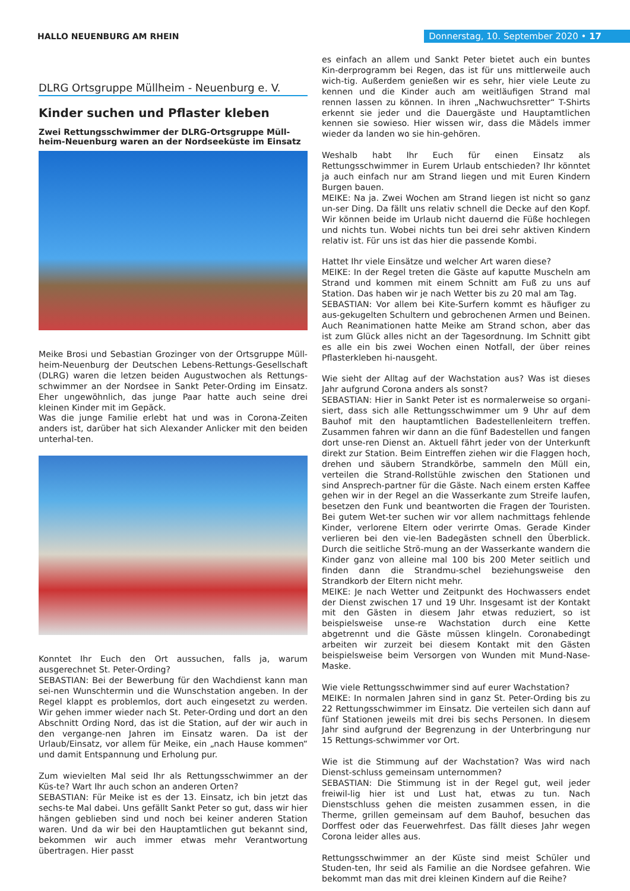HALLO NEUENBURG AM RHEIN
Donnerstag, 10. September 2020 • 17
DLRG Ortsgruppe Müllheim - Neuenburg e. V.
Kinder suchen und Pflaster kleben
Zwei Rettungsschwimmer der DLRG-Ortsgruppe Müll-heim-Neuenburg waren an der Nordseeküste im Einsatz
Meike Brosi und Sebastian Grozinger von der Ortsgruppe Müll-heim-Neuenburg der Deutschen Lebens-Rettungs-Gesellschaft (DLRG) waren die letzen beiden Augustwochen als Rettungs-schwimmer an der Nordsee in Sankt Peter-Ording im Einsatz. Eher ungewöhnlich, das junge Paar hatte auch seine drei kleinen Kinder mit im Gepäck.
Was die junge Familie erlebt hat und was in Corona-Zeiten anders ist, darüber hat sich Alexander Anlicker mit den beiden unterhal-ten.
Konntet Ihr Euch den Ort aussuchen, falls ja, warum ausgerechnet St. Peter-Ording?
SEBASTIAN: Bei der Bewerbung für den Wachdienst kann man sei-nen Wunschtermin und die Wunschstation angeben. In der Regel klappt es problemlos, dort auch eingesetzt zu werden. Wir gehen immer wieder nach St. Peter-Ording und dort an den Abschnitt Ording Nord, das ist die Station, auf der wir auch in den vergange-nen Jahren im Einsatz waren. Da ist der Urlaub/Einsatz, vor allem für Meike, ein „nach Hause kommen“ und damit Entspannung und Erholung pur.
Zum wievielten Mal seid Ihr als Rettungsschwimmer an der Küs-te? Wart Ihr auch schon an anderen Orten?
SEBASTIAN: Für Meike ist es der 13. Einsatz, ich bin jetzt das sechs-te Mal dabei. Uns gefällt Sankt Peter so gut, dass wir hier hängen geblieben sind und noch bei keiner anderen Station waren. Und da wir bei den Hauptamtlichen gut bekannt sind, bekommen wir auch immer etwas mehr Verantwortung übertragen. Hier passt
es einfach an allem und Sankt Peter bietet auch ein buntes Kin-derprogramm bei Regen, das ist für uns mittlerweile auch wich-tig. Außerdem genießen wir es sehr, hier viele Leute zu kennen und die Kinder auch am weitläufigen Strand mal rennen lassen zu können. In ihren „Nachwuchsretter“ T-Shirts erkennt sie jeder und die Dauergäste und Hauptamtlichen kennen sie sowieso. Hier wissen wir, dass die Mädels immer wieder da landen wo sie hin-gehören.
Weshalb habt Ihr Euch für einen Einsatz als Rettungsschwimmer in Eurem Urlaub entschieden? Ihr könntet ja auch einfach nur am Strand liegen und mit Euren Kindern Burgen bauen.
MEIKE: Na ja. Zwei Wochen am Strand liegen ist nicht so ganz un-ser Ding. Da fällt uns relativ schnell die Decke auf den Kopf. Wir können beide im Urlaub nicht dauernd die Füße hochlegen und nichts tun. Wobei nichts tun bei drei sehr aktiven Kindern relativ ist. Für uns ist das hier die passende Kombi.
Hattet Ihr viele Einsätze und welcher Art waren diese?
MEIKE: In der Regel treten die Gäste auf kaputte Muscheln am Strand und kommen mit einem Schnitt am Fuß zu uns auf Station. Das haben wir je nach Wetter bis zu 20 mal am Tag.
SEBASTIAN: Vor allem bei Kite-Surfern kommt es häufiger zu aus-gekugelten Schultern und gebrochenen Armen und Beinen. Auch Reanimationen hatte Meike am Strand schon, aber das ist zum Glück alles nicht an der Tagesordnung. Im Schnitt gibt es alle ein bis zwei Wochen einen Notfall, der über reines Pflasterkleben hi-nausgeht.
Wie sieht der Alltag auf der Wachstation aus? Was ist dieses Jahr aufgrund Corona anders als sonst?
SEBASTIAN: Hier in Sankt Peter ist es normalerweise so organi-siert, dass sich alle Rettungsschwimmer um 9 Uhr auf dem Bauhof mit den hauptamtlichen Badestellenleitern treffen. Zusammen fahren wir dann an die fünf Badestellen und fangen dort unse-ren Dienst an. Aktuell fährt jeder von der Unterkunft direkt zur Station. Beim Eintreffen ziehen wir die Flaggen hoch, drehen und säubern Strandkörbe, sammeln den Müll ein, verteilen die Strand-Rollstühle zwischen den Stationen und sind Ansprech-partner für die Gäste. Nach einem ersten Kaffee gehen wir in der Regel an die Wasserkante zum Streife laufen, besetzen den Funk und beantworten die Fragen der Touristen. Bei gutem Wet-ter suchen wir vor allem nachmittags fehlende Kinder, verlorene Eltern oder verirrte Omas. Gerade Kinder verlieren bei den vie-len Badegästen schnell den Überblick. Durch die seitliche Strö-mung an der Wasserkante wandern die Kinder ganz von alleine mal 100 bis 200 Meter seitlich und finden dann die Strandmu-schel beziehungsweise den Strandkorb der Eltern nicht mehr.
MEIKE: Je nach Wetter und Zeitpunkt des Hochwassers endet der Dienst zwischen 17 und 19 Uhr. Insgesamt ist der Kontakt mit den Gästen in diesem Jahr etwas reduziert, so ist beispielsweise unse-re Wachstation durch eine Kette abgetrennt und die Gäste müssen klingeln. Coronabedingt arbeiten wir zurzeit bei diesem Kontakt mit den Gästen beispielsweise beim Versorgen von Wunden mit Mund-Nase-Maske.
Wie viele Rettungsschwimmer sind auf eurer Wachstation?
MEIKE: In normalen Jahren sind in ganz St. Peter-Ording bis zu 22 Rettungsschwimmer im Einsatz. Die verteilen sich dann auf fünf Stationen jeweils mit drei bis sechs Personen. In diesem Jahr sind aufgrund der Begrenzung in der Unterbringung nur 15 Rettungs-schwimmer vor Ort.
Wie ist die Stimmung auf der Wachstation? Was wird nach Dienst-schluss gemeinsam unternommen?
SEBASTIAN: Die Stimmung ist in der Regel gut, weil jeder freiwil-lig hier ist und Lust hat, etwas zu tun. Nach Dienstschluss gehen die meisten zusammen essen, in die Therme, grillen gemeinsam auf dem Bauhof, besuchen das Dorffest oder das Feuerwehrfest. Das fällt dieses Jahr wegen Corona leider alles aus.
Rettungsschwimmer an der Küste sind meist Schüler und Studen-ten, Ihr seid als Familie an die Nordsee gefahren. Wie bekommt man das mit drei kleinen Kindern auf die Reihe?